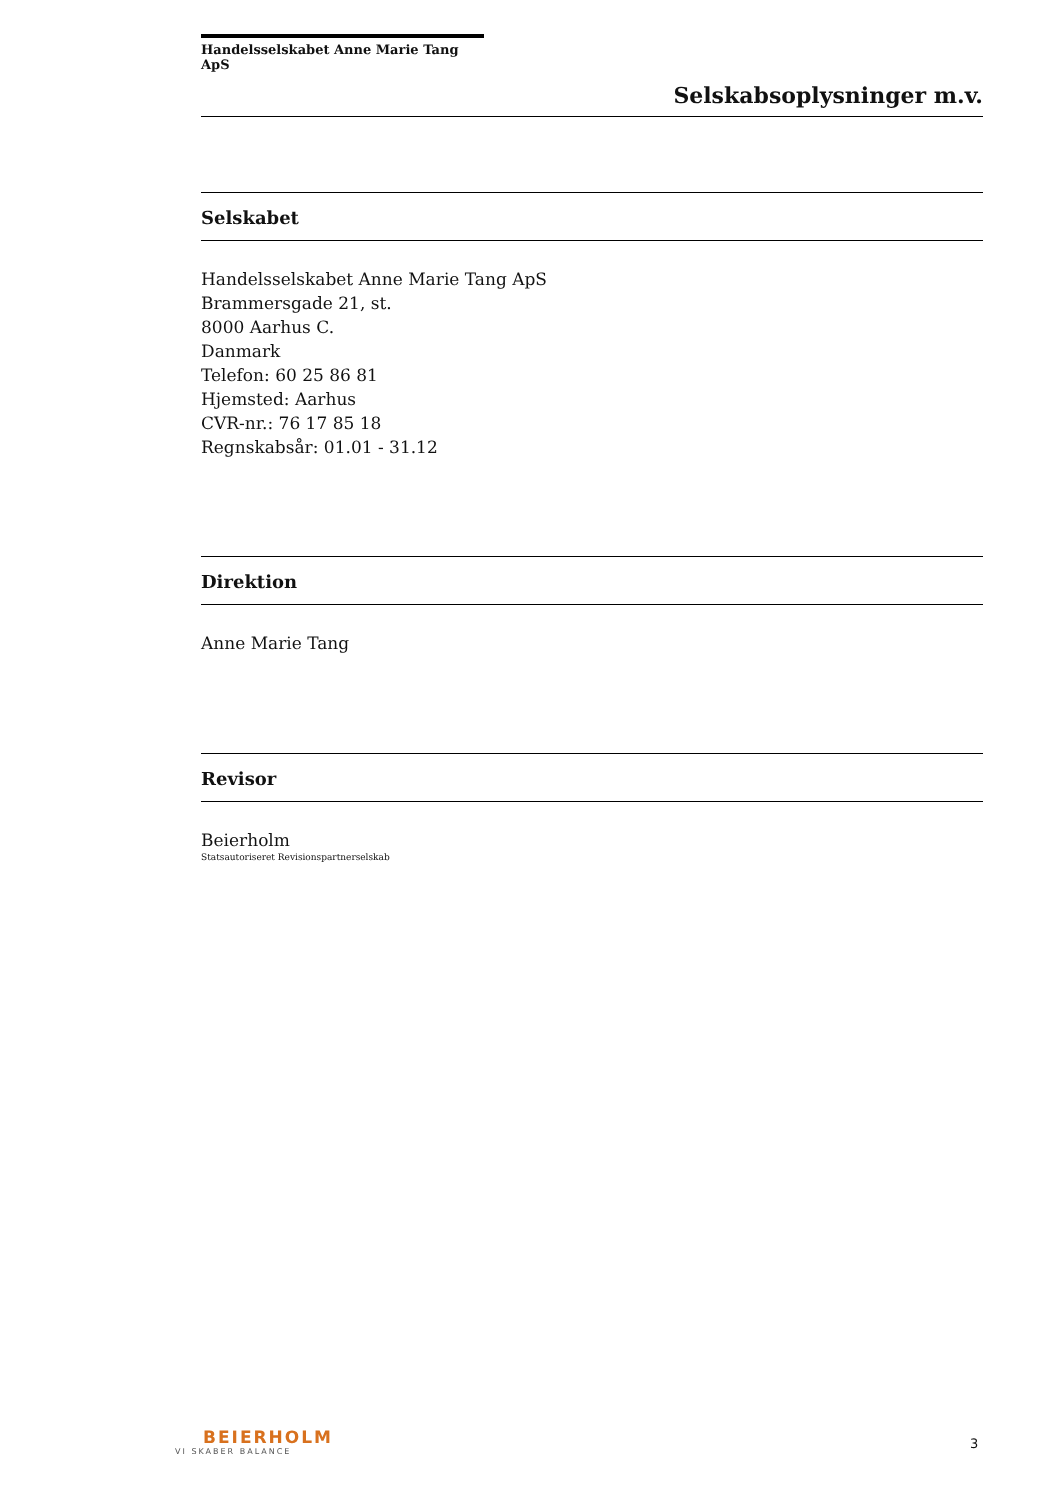Handelsselskabet Anne Marie Tang ApS
Selskabsoplysninger m.v.
Selskabet
Handelsselskabet Anne Marie Tang ApS
Brammersgade 21, st.
8000 Aarhus C.
Danmark
Telefon: 60 25 86 81
Hjemsted: Aarhus
CVR-nr.: 76 17 85 18
Regnskabsår: 01.01 - 31.12
Direktion
Anne Marie Tang
Revisor
Beierholm
Statsautoriseret Revisionspartnerselskab
BEIERHOLM
VI SKABER BALANCE
3